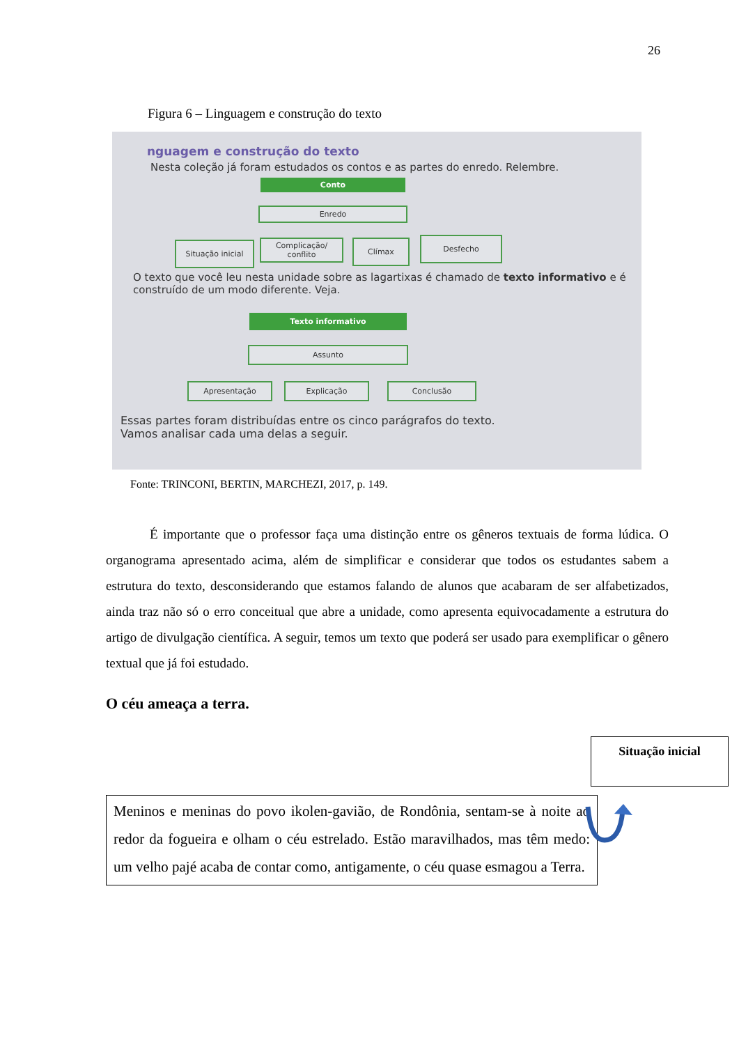26
Figura 6 – Linguagem e construção do texto
nguagem e construção do texto
Nesta coleção já foram estudados os contos e as partes do enredo. Relembre.
Conto
Enredo
Situação inicial
Complicação/ conflito
Clímax Desfecho
O texto que você leu nesta unidade sobre as lagartixas é chamado de texto informativo e é construído de um modo diferente. Veja.
Texto informativo
Assunto
Apresentação Explicação Conclusão
Essas partes foram distribuídas entre os cinco parágrafos do texto.
Vamos analisar cada uma delas a seguir.
Fonte: TRINCONI, BERTIN, MARCHEZI, 2017, p. 149.
É importante que o professor faça uma distinção entre os gêneros textuais de forma lúdica. O organograma apresentado acima, além de simplificar e considerar que todos os estudantes sabem a estrutura do texto, desconsiderando que estamos falando de alunos que acabaram de ser alfabetizados, ainda traz não só o erro conceitual que abre a unidade, como apresenta equivocadamente a estrutura do artigo de divulgação científica. A seguir, temos um texto que poderá ser usado para exemplificar o gênero textual que já foi estudado.
O céu ameaça a terra.
Situação inicial
Meninos e meninas do povo ikolen-gavião, de Rondônia, sentam-se à noite ao redor da fogueira e olham o céu estrelado. Estão maravilhados, mas têm medo: um velho pajé acaba de contar como, antigamente, o céu quase esmagou a Terra.